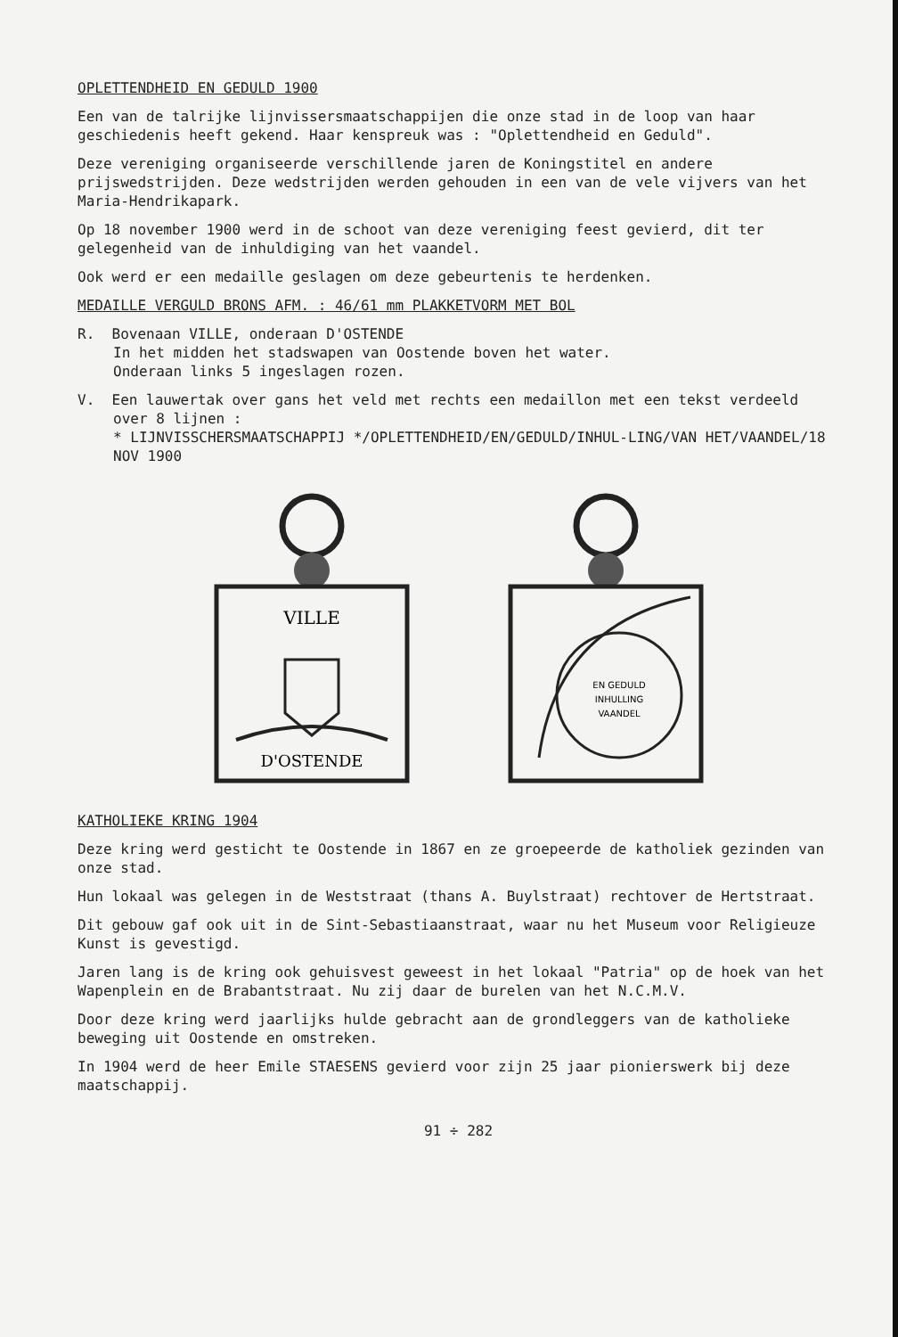OPLETTENDHEID EN GEDULD 1900
Een van de talrijke lijnvissersmaatschappijen die onze stad in de loop van haar geschiedenis heeft gekend. Haar kenspreuk was : "Oplettendheid en Geduld".
Deze vereniging organiseerde verschillende jaren de Koningstitel en andere prijswedstrijden. Deze wedstrijden werden gehouden in een van de vele vijvers van het Maria-Hendrikapark.
Op 18 november 1900 werd in de schoot van deze vereniging feest gevierd, dit ter gelegenheid van de inhuldiging van het vaandel.
Ook werd er een medaille geslagen om deze gebeurtenis te herdenken.
MEDAILLE VERGULD BRONS AFM. : 46/61 mm PLAKKETVORM MET BOL
R. Bovenaan VILLE, onderaan D'OSTENDE
In het midden het stadswapen van Oostende boven het water.
Onderaan links 5 ingeslagen rozen.
V. Een lauwertak over gans het veld met rechts een medaillon met een tekst verdeeld over 8 lijnen :
* LIJNVISSCHERSMAATSCHAPPIJ */OPLETTENDHEID/EN/GEDULD/INHUL-LING/VAN HET/VAANDEL/18 NOV 1900
VILLE
D'OSTENDE
EN GEDULD
INHULLING
VAANDEL
KATHOLIEKE KRING 1904
Deze kring werd gesticht te Oostende in 1867 en ze groepeerde de katholiek gezinden van onze stad.
Hun lokaal was gelegen in de Weststraat (thans A. Buylstraat) rechtover de Hertstraat.
Dit gebouw gaf ook uit in de Sint-Sebastiaanstraat, waar nu het Museum voor Religieuze Kunst is gevestigd.
Jaren lang is de kring ook gehuisvest geweest in het lokaal "Patria" op de hoek van het Wapenplein en de Brabantstraat. Nu zij daar de burelen van het N.C.M.V.
Door deze kring werd jaarlijks hulde gebracht aan de grondleggers van de katholieke beweging uit Oostende en omstreken.
In 1904 werd de heer Emile STAESENS gevierd voor zijn 25 jaar pionierswerk bij deze maatschappij.
91 ÷ 282